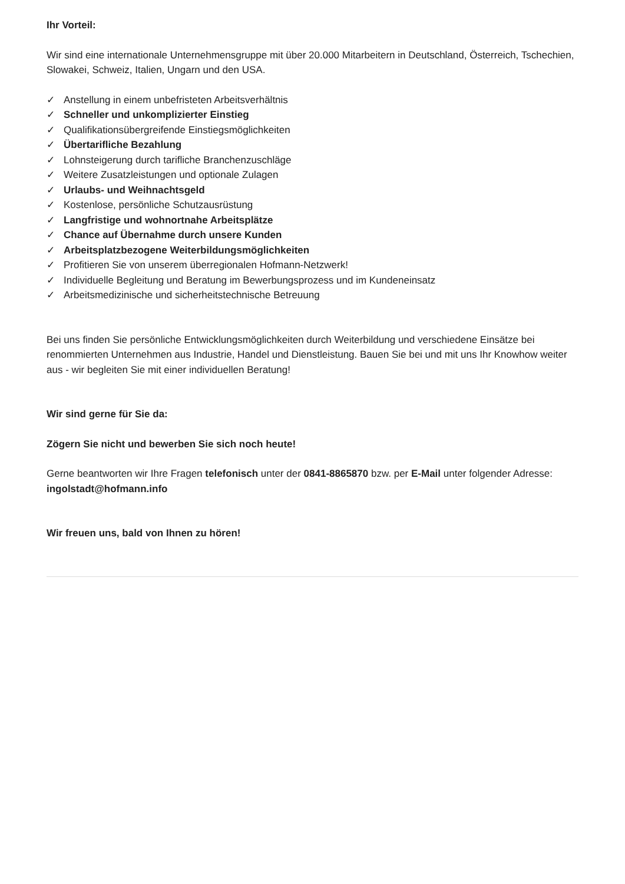Ihr Vorteil:
Wir sind eine internationale Unternehmensgruppe mit über 20.000 Mitarbeitern in Deutschland, Österreich, Tschechien, Slowakei, Schweiz, Italien, Ungarn und den USA.
✓ Anstellung in einem unbefristeten Arbeitsverhältnis
✓ Schneller und unkomplizierter Einstieg
✓ Qualifikationsübergreifende Einstiegsmöglichkeiten
✓ Übertarifliche Bezahlung
✓ Lohnsteigerung durch tarifliche Branchenzuschläge
✓ Weitere Zusatzleistungen und optionale Zulagen
✓ Urlaubs- und Weihnachtsgeld
✓ Kostenlose, persönliche Schutzausrüstung
✓ Langfristige und wohnortnahe Arbeitsplätze
✓ Chance auf Übernahme durch unsere Kunden
✓ Arbeitsplatzbezogene Weiterbildungsmöglichkeiten
✓ Profitieren Sie von unserem überregionalen Hofmann-Netzwerk!
✓ Individuelle Begleitung und Beratung im Bewerbungsprozess und im Kundeneinsatz
✓ Arbeitsmedizinische und sicherheitstechnische Betreuung
Bei uns finden Sie persönliche Entwicklungsmöglichkeiten durch Weiterbildung und verschiedene Einsätze bei renommierten Unternehmen aus Industrie, Handel und Dienstleistung. Bauen Sie bei und mit uns Ihr Knowhow weiter aus - wir begleiten Sie mit einer individuellen Beratung!
Wir sind gerne für Sie da:
Zögern Sie nicht und bewerben Sie sich noch heute!
Gerne beantworten wir Ihre Fragen telefonisch unter der 0841-8865870 bzw. per E-Mail unter folgender Adresse: ingolstadt@hofmann.info
Wir freuen uns, bald von Ihnen zu hören!